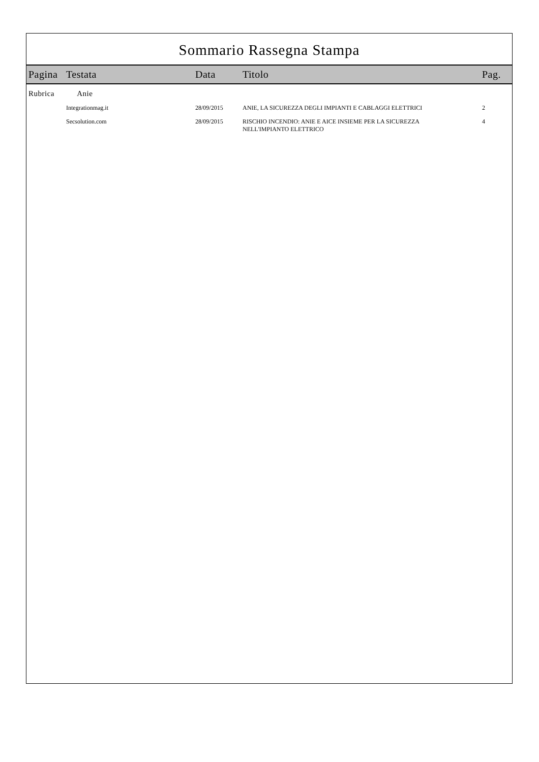Sommario Rassegna Stampa
| Pagina | Testata | Data | Titolo | Pag. |
| --- | --- | --- | --- | --- |
| Rubrica | Anie | | | |
| | Integrationmag.it | 28/09/2015 | ANIE, LA SICUREZZA DEGLI IMPIANTI E CABLAGGI ELETTRICI | 2 |
| | Secsolution.com | 28/09/2015 | RISCHIO INCENDIO: ANIE E AICE INSIEME PER LA SICUREZZA NELL'IMPIANTO ELETTRICO | 4 |